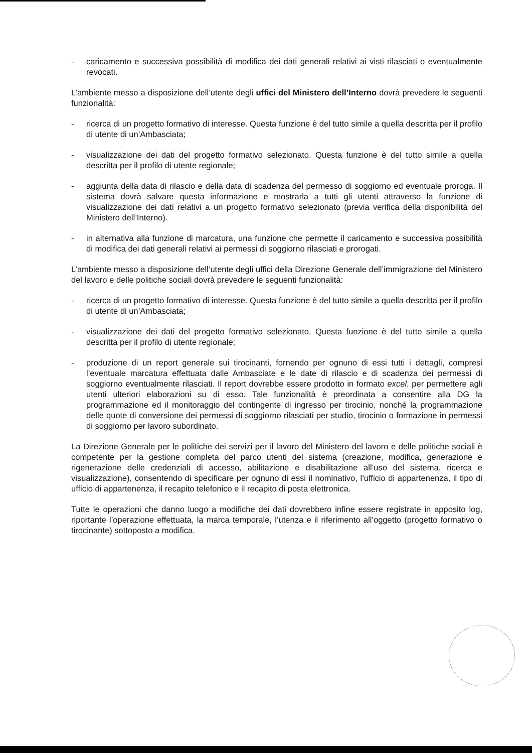- caricamento e successiva possibilità di modifica dei dati generali relativi ai visti rilasciati o eventualmente revocati.
L’ambiente messo a disposizione dell’utente degli uffici del Ministero dell’Interno dovrà prevedere le seguenti funzionalità:
- ricerca di un progetto formativo di interesse. Questa funzione è del tutto simile a quella descritta per il profilo di utente di un’Ambasciata;
- visualizzazione dei dati del progetto formativo selezionato. Questa funzione è del tutto simile a quella descritta per il profilo di utente regionale;
- aggiunta della data di rilascio e della data di scadenza del permesso di soggiorno ed eventuale proroga. Il sistema dovrà salvare questa informazione e mostrarla a tutti gli utenti attraverso la funzione di visualizzazione dei dati relativi a un progetto formativo selezionato (previa verifica della disponibilità del Ministero dell’Interno).
- in alternativa alla funzione di marcatura, una funzione che permette il caricamento e successiva possibilità di modifica dei dati generali relativi ai permessi di soggiorno rilasciati e prorogati.
L’ambiente messo a disposizione dell’utente degli uffici della Direzione Generale dell’immigrazione del Ministero del lavoro e delle politiche sociali dovrà prevedere le seguenti funzionalità:
- ricerca di un progetto formativo di interesse. Questa funzione è del tutto simile a quella descritta per il profilo di utente di un’Ambasciata;
- visualizzazione dei dati del progetto formativo selezionato. Questa funzione è del tutto simile a quella descritta per il profilo di utente regionale;
- produzione di un report generale sui tirocinanti, fornendo per ognuno di essi tutti i dettagli, compresi l’eventuale marcatura effettuata dalle Ambasciate e le date di rilascio e di scadenza dei permessi di soggiorno eventualmente rilasciati. Il report dovrebbe essere prodotto in formato excel, per permettere agli utenti ulteriori elaborazioni su di esso. Tale funzionalità è preordinata a consentire alla DG la programmazione ed il monitoraggio del contingente di ingresso per tirocinio, nonché la programmazione delle quote di conversione dei permessi di soggiorno rilasciati per studio, tirocinio o formazione in permessi di soggiorno per lavoro subordinato.
La Direzione Generale per le politiche dei servizi per il lavoro del Ministero del lavoro e delle politiche sociali è competente per la gestione completa del parco utenti del sistema (creazione, modifica, generazione e rigenerazione delle credenziali di accesso, abilitazione e disabilitazione all’uso del sistema, ricerca e visualizzazione), consentendo di specificare per ognuno di essi il nominativo, l’ufficio di appartenenza, il tipo di ufficio di appartenenza, il recapito telefonico e il recapito di posta elettronica.
Tutte le operazioni che danno luogo a modifiche dei dati dovrebbero infine essere registrate in apposito log, riportante l’operazione effettuata, la marca temporale, l’utenza e il riferimento all’oggetto (progetto formativo o tirocinante) sottoposto a modifica.